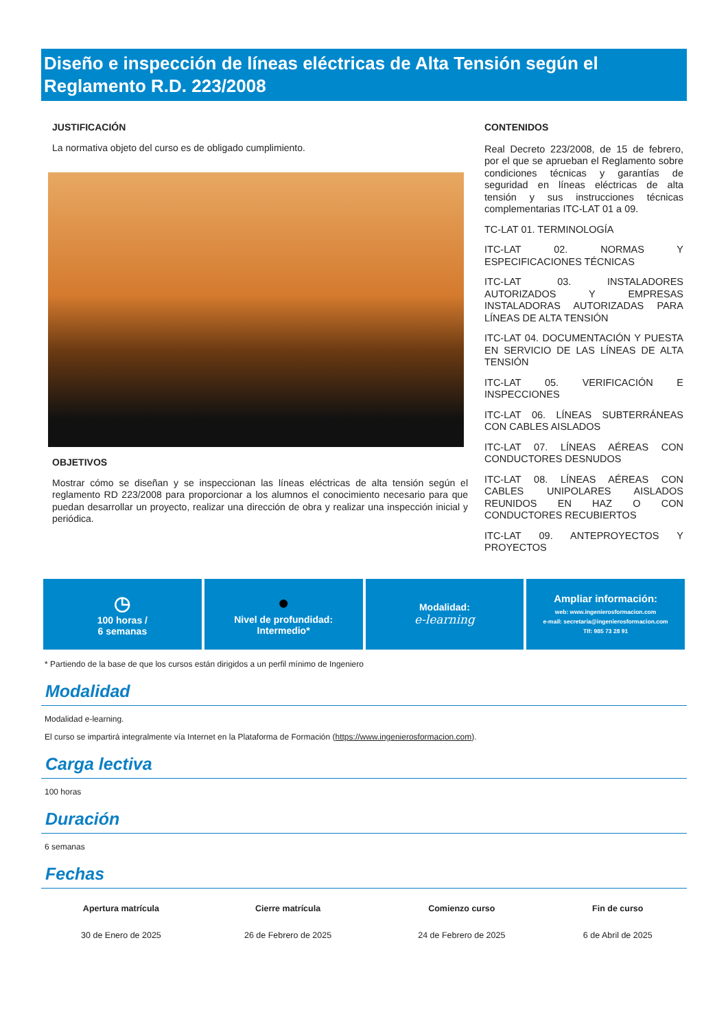Diseño e inspección de líneas eléctricas de Alta Tensión según el Reglamento R.D. 223/2008
JUSTIFICACIÓN
La normativa objeto del curso es de obligado cumplimiento.
OBJETIVOS
Mostrar cómo se diseñan y se inspeccionan las líneas eléctricas de alta tensión según el reglamento RD 223/2008 para proporcionar a los alumnos el conocimiento necesario para que puedan desarrollar un proyecto, realizar una dirección de obra y realizar una inspección inicial y periódica.
CONTENIDOS
Real Decreto 223/2008, de 15 de febrero, por el que se aprueban el Reglamento sobre condiciones técnicas y garantías de seguridad en líneas eléctricas de alta tensión y sus instrucciones técnicas complementarias ITC-LAT 01 a 09.
TC-LAT 01. TERMINOLOGÍA
ITC-LAT 02. NORMAS Y ESPECIFICACIONES TÉCNICAS
ITC-LAT 03. INSTALADORES AUTORIZADOS Y EMPRESAS INSTALADORAS AUTORIZADAS PARA LÍNEAS DE ALTA TENSIÓN
ITC-LAT 04. DOCUMENTACIÓN Y PUESTA EN SERVICIO DE LAS LÍNEAS DE ALTA TENSIÓN
ITC-LAT 05. VERIFICACIÓN E INSPECCIONES
ITC-LAT 06. LÍNEAS SUBTERRÁNEAS CON CABLES AISLADOS
ITC-LAT 07. LÍNEAS AÉREAS CON CONDUCTORES DESNUDOS
ITC-LAT 08. LÍNEAS AÉREAS CON CABLES UNIPOLARES AISLADOS REUNIDOS EN HAZ O CON CONDUCTORES RECUBIERTOS
ITC-LAT 09. ANTEPROYECTOS Y PROYECTOS
◷
100 horas /
6 semanas
●
Nivel de profundidad:
Intermedio*
Modalidad:
e-learning
Ampliar información:
web: www.ingenierosformacion.com
e-mail: secretaria@ingenierosformacion.com
Tlf: 985 73 28 91
* Partiendo de la base de que los cursos están dirigidos a un perfil mínimo de Ingeniero
Modalidad
Modalidad e-learning.
El curso se impartirá integralmente vía Internet en la Plataforma de Formación (https://www.ingenierosformacion.com).
Carga lectiva
100 horas
Duración
6 semanas
Fechas
| Apertura matrícula | Cierre matrícula | Comienzo curso | Fin de curso |
| --- | --- | --- | --- |
| 30 de Enero de 2025 | 26 de Febrero de 2025 | 24 de Febrero de 2025 | 6 de Abril de 2025 |